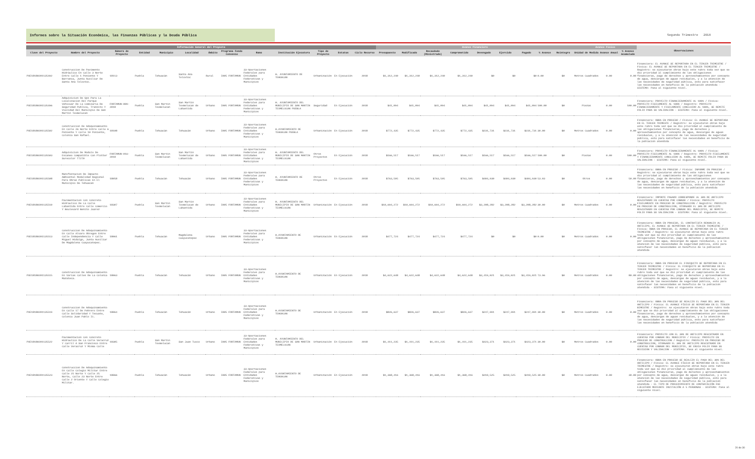Informes sobre la Situación Económica, las Finanzas Públicas y la Deuda Pública
Segundo Trimestre 2018
| Información General del Proyecto | | | | | | | | | | | | | Avance Financiero | | | | | | | | | Avance Físico | | | Observaciones |
| --- | --- | --- | --- | --- | --- | --- | --- | --- | --- | --- | --- | --- | --- | --- | --- | --- | --- | --- | --- | --- | --- | --- | --- | --- | --- |
| Clave del Proyecto | Nombre del Proyecto | Número de Proyecto | Entidad | Municipio | Localidad | Ámbito | Programa Fondo Convenio | Ramo | Institución Ejecutora | Tipo de Proyecto | Estatus | Ciclo Recurso | Presupuesto | Modificado | Recaudado (Ministrado) | Comprometido | Devengado | Ejercido | Pagado | % Avance | Reintegro | Unidad de Medida | Avance Anual | % Avance Acumulado | |
| PUE18180201135492 | Construccion De Pavimento Hidráulico En Calle 3 Norte Entre Calle 1 Poniente Y Barranca, Junta Auxiliar De Santa Ana Teloxtoc. | 18113 | Puebla | Tehuacán | Santa Ana Teloxtoc | Rural | I005 FORTAMUN | 33-Aportaciones Federales para Entidades Federativas y Municipios | H. AYUNTAMIENTO DE TEHUACAN | Urbanización | En Ejecución | 2018 | $1,312,240 | $1,312,240 | $1,312,240 | $1,312,240 | $0 | $0 | $0 | 0.00 | $0 | Metros Cuadrados | 0.00 | 0.00 | Financiera: EL AVANCE SE REPORTARA EN EL TERCER TRIMESTRE / Física: EL AVANCE SE REPORTARA EN EL TERCER TRIMESTRE / Registro: se ejecutaron obras bajo este rubro toda vez que se dio prioridad al cumplimiento de las obligaciones financieras, pago de derechos y aprovechamientos por concepto de agua, descargas de aguas residuales, y a la atención de las necesidades de seguridad pública, esto para satisfacer las necesidades en beneficio de la población atendida - SISTEMA: Pasa al siguiente nivel. |
| PUE18180201135496 | Adquisicion De Gps Para La Localizacion Del Parque Vehicuar De La Comisaria De Seguridad Publica, Transito Y Vialidad Del Municipio De San Martin Texmelucan | FORTAMUN-009-2018 | Puebla | San Martin Texmelucan | San Martin Texmelucan de Labastida | Urbano | I005 FORTAMUN | 33-Aportaciones Federales para Entidades Federativas y Municipios | H. AYUNTAMIENTO DEL MUNICIPIO DE SAN MARTIN TEXMELUCAN PUEBLA | Seguridad | En Ejecución | 2018 | $41,094 | $41,094 | $41,094 | $41,094 | $41,094 | $41,094 | $41,094 | 100.00 | $0 | Piezas | 0.00 | 100.00 | Financiera: PROYECTO FINANCIERAMENTE AL 100% / Física: PROYECTO FISICAMENTE AL 100% / Registro: PROYECTO FINANCIERAMENTE Y FISICAMENTE CONCLUIDO AL 100%, SE REMITE FOLIO PARA SU VALIDACION - SISTEMA: Pasa al siguiente nivel. |
| PUE18180201135502 | Construccion De Adoquinamiento En Calle 26 Norte Entre Calle 6 Poniente Y Calle 10 Poniente, Colonia San Rafael. | 18108 | Puebla | Tehuacán | Tehuacán | Urbano | I005 FORTAMUN | 33-Aportaciones Federales para Entidades Federativas y Municipios | H.AYUNTAMIENTO DE TEHUACAN PUEBLA | Urbanización | En Ejecución | 2018 | $772,435 | $772,435 | $772,435 | $772,435 | $231,731 | $231,731 | $231,731 | 30.00 | $0 | Metros Cuadrados | 0.00 | 0.00 | Financiera: OBRA EN PROCESO / Física: EL AVANCE SE REPORTARA EN EL TERCER TRIMESTE / Registro: se ejecutaron obras bajo este rubro toda vez que se dio prioridad al cumplimiento de las obligaciones financieras, pago de derechos y aprovechamientos por concepto de agua, descargas de aguas residuales, y a la atención de las necesidades de seguridad pública, esto para satisfacer las necesidades en beneficio de la población atendida |
| PUE18180201135503 | Adquisicion De Modulo De Escaneo Compatible Con Plotter Surecolor T7270 | FORTAMUN-016-2018 | Puebla | San Martin Texmelucan | San Martin Texmelucan de Labastida | Urbano | I005 FORTAMUN | 33-Aportaciones Federales para Entidades Federativas y Municipios | H. AYUNTAMIENTO DEL MUNICIPIO DE SAN MARTIN TEXMELUCAN | Otros Proyectos | En Ejecución | 2018 | $166,517 | $166,517 | $166,517 | $166,517 | $166,517 | $166,517 | $166,517 | 100.00 | $0 | Piezas | 0.00 | 100.00 | Financiera: PROYECTO FINANCIERAMENTE AL 100% / Física: PROYECTO FISICAMENTE AL 100% / Registro: PROYECTO FISICAMENTE Y FINANCIERAMENTE CONCLUIDO AL 100%, SE REMITE FOLIO PARA SU VALIDACION - SISTEMA: Pasa al siguiente nivel. |
| PUE18180201135508 | Manifestacion De Impacto Ambiental Modalidad Regional Para Obras Publicas En El Municipio De Tehuacan | 18058 | Puebla | Tehuacán | Tehuacán | Urbano | I005 FORTAMUN | 33-Aportaciones Federales para Entidades Federativas y Municipios | H. AYUNTAMIENTO DE TEHUACAN | Otros Proyectos | En Ejecución | 2018 | $763,595 | $763,595 | $763,595 | $763,595 | $404,930 | $404,930 | $404,930 | 53.03 | $0 | Otros | 0.00 | 50.00 | Financiera: OBRA EN PROCESO / Física: INFORME EN PROCESO / Registro: se ejecutaron obras bajo este rubro toda vez que se dio prioridad al cumplimiento de las obligaciones financieras, pago de derechos y aprovechamientos por concepto de agua, descargas de aguas residuales, y a la atención de las necesidades de seguridad pública, esto para satisfacer las necesidades en beneficio de la población atendida |
| PUE18180201135510 | Pavimentacion Con Concreto Hidraulico De La Calle Labastida Entre Calle Comercio Y Boulevard Benito Juarez | 18307 | Puebla | San Martin Texmelucan | San Martin Texmelucan de Labastida | Urbano | I005 FORTAMUN | 33-Aportaciones Federales para Entidades Federativas y Municipios | H. AYUNTAMIENTO DEL MUNICIPIO DE SAN MARTIN TEXMELUCAN | Urbanización | En Ejecución | 2018 | $10,694,272 | $10,694,272 | $10,694,272 | $10,694,272 | $3,208,282 | $3,208,282 | $3,208,282 | 30.00 | $0 | Metros Cuadrados | 0.00 | 0.00 | Financiera: IMPORTE PAGADO CORRESPONDE AL 30% DE ANTICIPO REGISTRADO EN CUENTAS POR COBRAR / Física: PROYECTO FISICAMENTE EN PROCESO DE CONSTRUCCION / Registro: PROYECTO EN PROCESO DE CONSTRUCCION, OTORGADO EL 30% DE ANTICIPO REGISTRADO EN CUENTAS POR COBRAR DEL MUNICIPIO, SE REMITE FOLIO PARA SU VALIDACION - SISTEMA: Pasa al siguiente nivel. |
| PUE18180201135513 | Construccion De Adoquinamiento En Calle Alvaro Obregon Entre Calle Independencia Y Calle Miguel Hidalgo, Junta Auxiliar De Magdalena Cuayucatepec. | 18061 | Puebla | Tehuacán | Magdalena Cuayucatepec | Urbano | I005 FORTAMUN | 33-Aportaciones Federales para Entidades Federativas y Municipios | H.AYUNTAMIENTO DE TEHUACAN | Urbanización | En Ejecución | 2018 | $477,724 | $477,724 | $477,724 | $477,724 | $0 | $0 | $0 | 0.00 | $0 | Metros Cuadrados | 0.00 | 0.00 | Financiera: OBRA EN PROCESO, EL CONTRATISTA RENUNCIO AL ANTICIPO, EL AVANCE SE REPORTARA EN EL TERCER TRIMESTRE / Física: OBRA EN PROCESO, EL AVANCE SE REPORTARA EN EL TERCER TRIMESTRE / Registro: se ejecutaron obras bajo este rubro toda vez que se dió prioridad al cumplimiento de las obligaciones financieras, pago de derechos y aprovechamientos por concepto de agua, descargas de aguas residuales, y a la atención de las necesidades de seguridad pública, esto para satisfacer las necesidades en beneficio de la población atendida |
| PUE18180201135515 | Construccion De Adoquinamiento En Varias Calles De La Colonia Mazateca. | 18063 | Puebla | Tehuacán | Tehuacán | Urbano | I005 FORTAMUN | 33-Aportaciones Federales para Entidades Federativas y Municipios | H.AYUNTAMIENTO DE TEHUACAN | Urbanización | En Ejecución | 2018 | $4,622,648 | $4,622,648 | $4,622,648 | $4,622,648 | $3,419,021 | $3,419,021 | $3,419,021 | 73.96 | $0 | Metros Cuadrados | 0.00 | 80.00 | Financiera: OBRA EN PROCESO EL FINIQUITO SE REPORTARA EN EL TERCER TRIMESTRE / Física: EL FINIQUITO SE REPORTARA EN EL TERCER TRIMESTRE / Registro: se ejecutaron obras bajo este rubro toda vez que se dió prioridad al cumplimiento de las obligaciones financieras, pago de derechos y aprovechamientos por concepto de agua, descargas de aguas residuales, y a la atención de las necesidades de seguridad pública, esto para satisfacer las necesidades en beneficio de la población atendida - SISTEMA: Pasa al siguiente nivel. |
| PUE18180201135519 | Construccion De Adoquinamiento En Calle 17 De Febrero Entre Calle Solidaridad Y Tecuate, Colonia Juan Pablo Ii. | 18064 | Puebla | Tehuacán | Tehuacán | Urbano | I005 FORTAMUN | 33-Aportaciones Federales para Entidades Federativas y Municipios | H.AYUNTAMIENTO DE TEHUACAN | Urbanización | En Ejecución | 2018 | $826,637 | $826,637 | $826,637 | $826,637 | $247,991 | $247,991 | $247,991 | 30.00 | $0 | Metros Cuadrados | 0.00 | 0.00 | Financiera: OBRA EN PROCESO SE REALIZO EL PAGO DEL 30% DEL ANTICIPO / Física: EL AVANCE FÍSICO SE REPORTARA EN EL TERCER BIMESTRE / Registro: se ejecutaron obras bajo este rubro toda vez que se dió prioridad al cumplimiento de las obligaciones financieras, pago de derechos y aprovechamientos por concepto de agua, descargas de aguas residuales, y a la atención de las necesidades de seguridad pública, esto para satisfacer las necesidades en beneficio de la población atendida |
| PUE18180201135522 | Pavimentacion Con Concreto Hidraulico De La Calle Veracruz Y Carril A San Francisco Entre Calle Veracruz Y Misma Calle | 18305 | Puebla | San Martin Texmelucan | San Juan Tuxco | Urbano | I005 FORTAMUN | 33-Aportaciones Federales para Entidades Federativas y Municipios | H. AYUNTAMIENTO DEL MUNICIPIO DE SAN MARTIN TEXMELUCAN | Urbanización | En Ejecución | 2018 | $1,411,235 | $1,411,235 | $1,411,235 | $1,411,235 | $423,371 | $423,371 | $423,371 | 30.00 | $0 | Metros Cuadrados | 0.00 | 0.00 | Financiera: PROYECTO CON EL 30% DE ANTICIPO REGISTRADO EN CUENTAS POR COBRAR DEL MUNICIPIO / Física: PROYECTO EN PROCESO DE CONSTRUCCION / Registro: PROYECTO EN PROCESO DE CONSTRUCCION, OTORGADO EL 30% DE ANTICIPO REGISTRADO EN CUENTAS POR COBRAR DEL MUNICIPIO, SE ENVIA FOLIO PARA SU REVISION Y VALIDACION - SISTEMA: Pasa al siguiente nivel. |
| PUE18180201135523 | Construccion De Adoquinamiento En Calle Colegio Militar Entre Calle 21 Norte Y Calle 25 Norte, Calle 23 Norte Entre Calle 2 Oriente Y Calle Colegio Militar. | 18066 | Puebla | Tehuacán | Tehuacán | Urbano | I005 FORTAMUN | 33-Aportaciones Federales para Entidades Federativas y Municipios | H.AYUNTAMIENTO DE TEHUACAN | Urbanización | En Ejecución | 2018 | $1,368,416 | $1,368,416 | $1,368,416 | $1,368,416 | $410,525 | $410,525 | $410,525 | 30.00 | $0 | Metros Cuadrados | 0.00 | 30.00 | Financiera: OBRA EN PROCESO SE REALIZO EL PAGO DEL 30% DEL ANTICIPO / Física: EL AVANCE FÍSICO SE REPORTARA EN EL TERCER TRIMESTRE / Registro: se ejecutaron obras bajo este rubro toda vez que se dió prioridad al cumplimiento de las obligaciones financieras, pago de derechos y aprovechamientos por concepto de agua, descargas de aguas residuales, y a la atención de las necesidades de seguridad pública, esto para satisfacer las necesidades en beneficio de la población atendida - EL TIPO DE PROCEDIMIENTO DE CONTRATACIÓN FUE EJECUTADO MEDIANTE INVITACIÓN A 5 PERSONAS - SISTEMA: Pasa al siguiente nivel. |
20 de 30